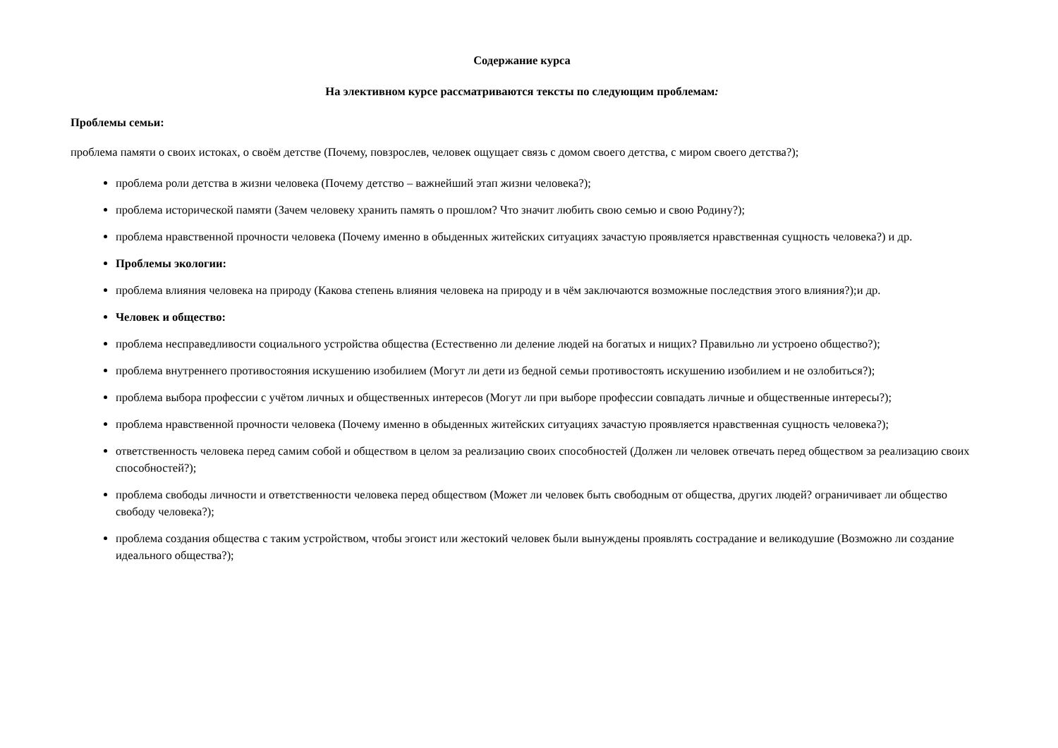Содержание курса
На элективном курсе рассматриваются тексты по следующим проблемам:
Проблемы семьи:
проблема памяти о своих истоках, о своём детстве (Почему, повзрослев, человек ощущает связь с домом своего детства, с миром своего детства?);
проблема роли детства в жизни человека (Почему детство – важнейший этап жизни человека?);
проблема исторической памяти (Зачем человеку хранить память о прошлом? Что значит любить свою семью и свою Родину?);
проблема нравственной прочности человека (Почему именно в обыденных житейских ситуациях зачастую проявляется нравственная сущность человека?) и др.
Проблемы экологии:
проблема влияния человека на природу (Какова степень влияния человека на природу и в чём заключаются возможные последствия этого влияния?);и др.
Человек и общество:
проблема несправедливости социального устройства общества (Естественно ли деление людей на богатых и нищих? Правильно ли устроено общество?);
проблема внутреннего противостояния искушению изобилием (Могут ли дети из бедной семьи противостоять искушению изобилием и не озлобиться?);
проблема выбора профессии с учётом личных и общественных интересов (Могут ли при выборе профессии совпадать личные и общественные интересы?);
проблема нравственной прочности человека (Почему именно в обыденных житейских ситуациях зачастую проявляется нравственная сущность человека?);
ответственность человека перед самим собой и обществом в целом за реализацию своих способностей (Должен ли человек отвечать перед обществом за реализацию своих способностей?);
проблема свободы личности и ответственности человека перед обществом (Может ли человек быть свободным от общества, других людей? ограничивает ли общество свободу человека?);
проблема создания общества с таким устройством, чтобы эгоист или жестокий человек были вынуждены проявлять сострадание и великодушие (Возможно ли создание идеального общества?);